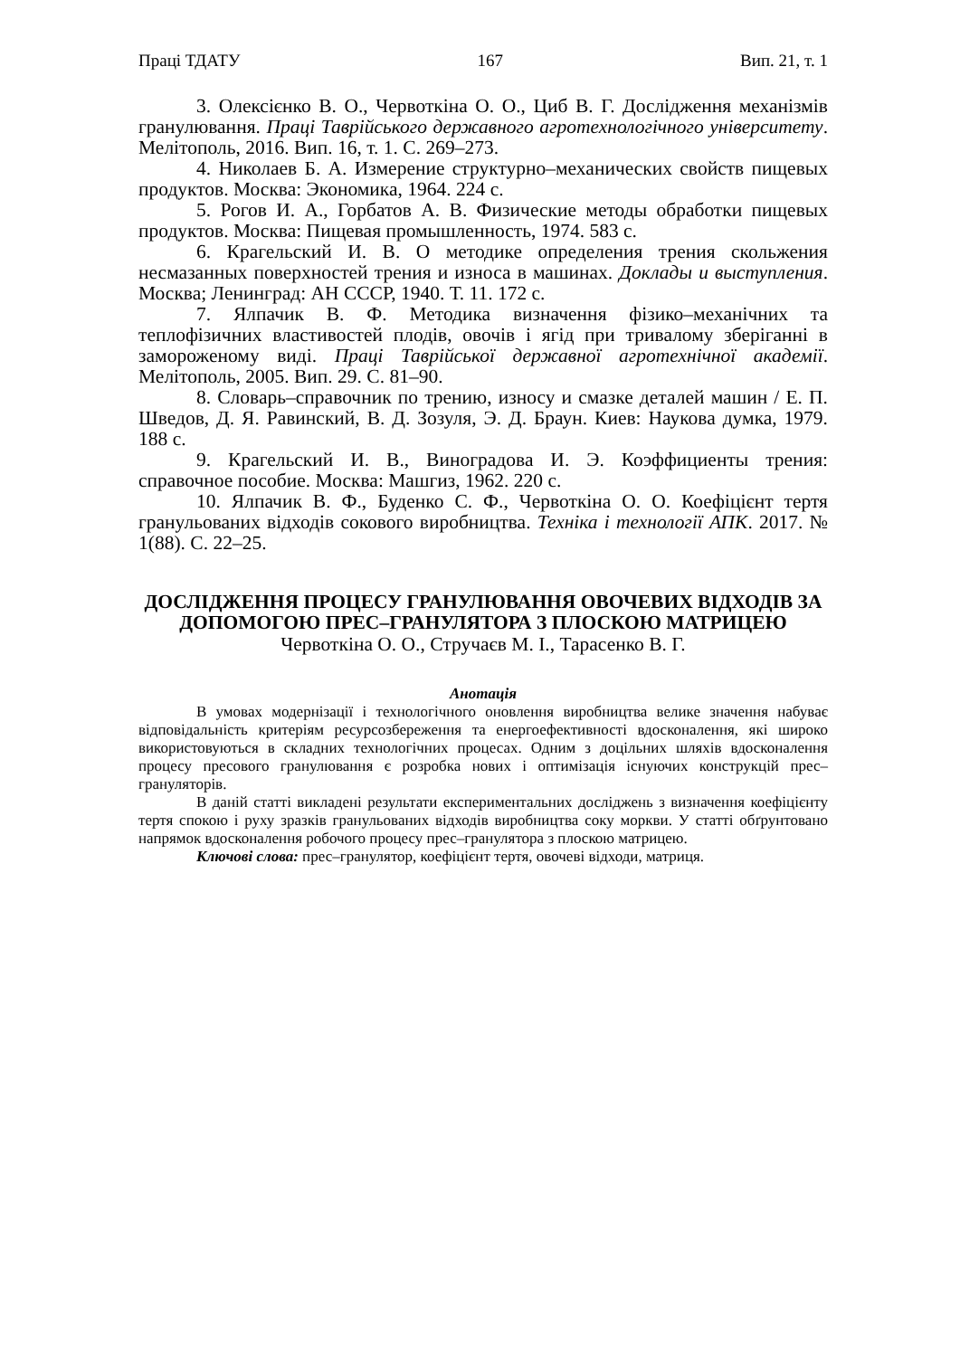Праці ТДАТУ 167 Вип. 21, т. 1
3. Олексієнко В. О., Червоткіна О. О., Циб В. Г. Дослідження механізмів гранулювання. Праці Таврійського державного агротехнологічного університету. Мелітополь, 2016. Вип. 16, т. 1. С. 269–273.
4. Николаев Б. А. Измерение структурно–механических свойств пищевых продуктов. Москва: Экономика, 1964. 224 с.
5. Рогов И. А., Горбатов А. В. Физические методы обработки пищевых продуктов. Москва: Пищевая промышленность, 1974. 583 с.
6. Крагельский И. В. О методике определения трения скольжения несмазанных поверхностей трения и износа в машинах. Доклады и выступления. Москва; Ленинград: АН СССР, 1940. Т. 11. 172 с.
7. Ялпачик В. Ф. Методика визначення фізико–механічних та теплофізичних властивостей плодів, овочів і ягід при тривалому зберіганні в замороженому виді. Праці Таврійської державної агротехнічної академії. Мелітополь, 2005. Вип. 29. С. 81–90.
8. Словарь–справочник по трению, износу и смазке деталей машин / Е. П. Шведов, Д. Я. Равинский, В. Д. Зозуля, Э. Д. Браун. Киев: Наукова думка, 1979. 188 с.
9. Крагельский И. В., Виноградова И. Э. Коэффициенты трения: справочное пособие. Москва: Машгиз, 1962. 220 с.
10. Ялпачик В. Ф., Буденко С. Ф., Червоткіна О. О. Коефіцієнт тертя гранульованих відходів сокового виробництва. Техніка і технології АПК. 2017. № 1(88). С. 22–25.
ДОСЛІДЖЕННЯ ПРОЦЕСУ ГРАНУЛЮВАННЯ ОВОЧЕВИХ ВІДХОДІВ ЗА ДОПОМОГОЮ ПРЕС–ГРАНУЛЯТОРА З ПЛОСКОЮ МАТРИЦЕЮ
Червоткіна О. О., Стручаєв М. І., Тарасенко В. Г.
Анотація
В умовах модернізації і технологічного оновлення виробництва велике значення набуває відповідальність критеріям ресурсозбереження та енергоефективності вдосконалення, які широко використовуються в складних технологічних процесах. Одним з доцільних шляхів вдосконалення процесу пресового гранулювання є розробка нових і оптимізація існуючих конструкцій прес–грануляторів.
В даній статті викладені результати експериментальних досліджень з визначення коефіцієнту тертя спокою і руху зразків гранульованих відходів виробництва соку моркви. У статті обґрунтовано напрямок вдосконалення робочого процесу прес–гранулятора з плоскою матрицею.
Ключові слова: прес–гранулятор, коефіцієнт тертя, овочеві відходи, матриця.